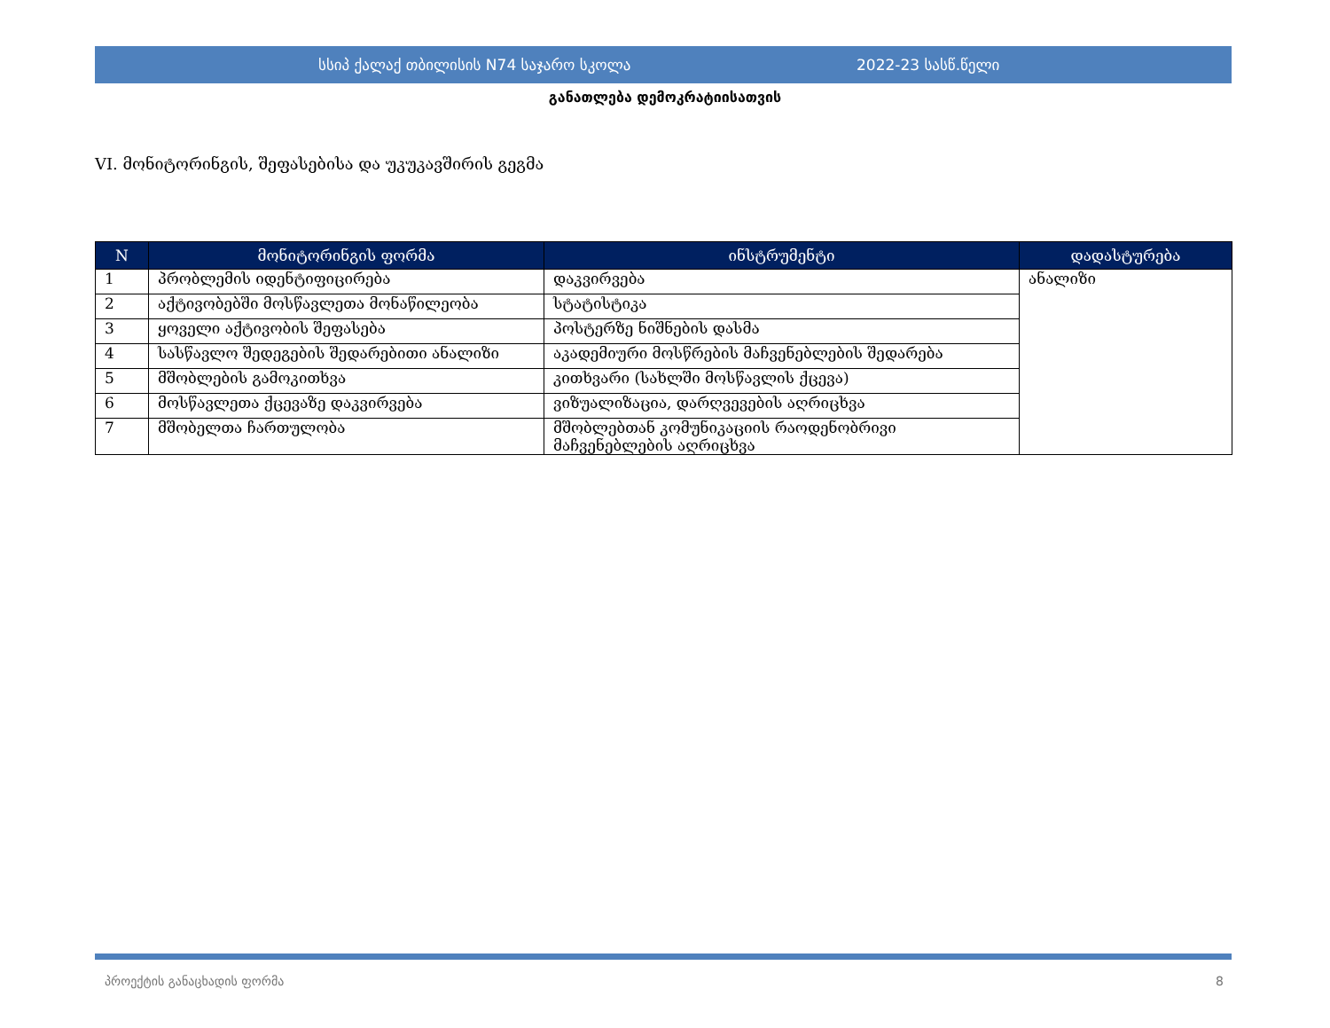სსიპ ქალაქ თბილისის N74 საჯარო სკოლა 2022-23 სასწ.წელი
განათლება დემოკრატიისათვის
VI. მონიტორინგის, შეფასებისა და უკუკავშირის გეგმა
| N | მონიტორინგის ფორმა | ინსტრუმენტი | დადასტურება |
| --- | --- | --- | --- |
| 1 | პრობლემის იდენტიფიცირება | დაკვირვება | ანალიზი |
| 2 | აქტივობებში მოსწავლეთა მონაწილეობა | სტატისტიკა | |
| 3 | ყოველი აქტივობის შეფასება | პოსტერზე ნიშნების დასმა | |
| 4 | სასწავლო შედეგების შედარებითი ანალიზი | აკადემიური მოსწრების მაჩვენებლების შედარება | |
| 5 | მშობლების გამოკითხვა | კითხვარი (სახლში მოსწავლის ქცევა) | |
| 6 | მოსწავლეთა ქცევაზე დაკვირვება | ვიზუალიზაცია, დარღვევების აღრიცხვა | |
| 7 | მშობელთა ჩართულობა | მშობლებთან კომუნიკაციის რაოდენობრივი მაჩვენებლების აღრიცხვა | |
პროექტის განაცხადის ფორმა 8